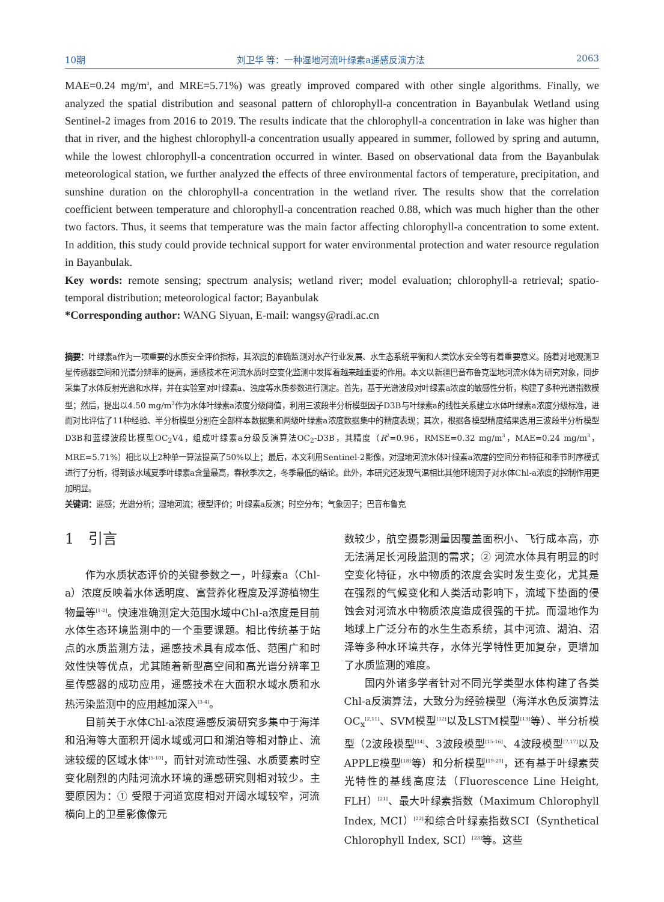10期 刘卫华 等：一种湿地河流叶绿素a遥感反演方法 2063
MAE=0.24 mg/m<sup>3</sup>, and MRE=5.71%) was greatly improved compared with other single algorithms. Finally, we analyzed the spatial distribution and seasonal pattern of chlorophyll-a concentration in Bayanbulak Wetland using Sentinel-2 images from 2016 to 2019. The results indicate that the chlorophyll-a concentration in lake was higher than that in river, and the highest chlorophyll-a concentration usually appeared in summer, followed by spring and autumn, while the lowest chlorophyll-a concentration occurred in winter. Based on observational data from the Bayanbulak meteorological station, we further analyzed the effects of three environmental factors of temperature, precipitation, and sunshine duration on the chlorophyll-a concentration in the wetland river. The results show that the correlation coefficient between temperature and chlorophyll-a concentration reached 0.88, which was much higher than the other two factors. Thus, it seems that temperature was the main factor affecting chlorophyll-a concentration to some extent. In addition, this study could provide technical support for water environmental protection and water resource regulation in Bayanbulak.
Key words: remote sensing; spectrum analysis; wetland river; model evaluation; chlorophyll-a retrieval; spatio-temporal distribution; meteorological factor; Bayanbulak
*Corresponding author: WANG Siyuan, E-mail: wangsy@radi.ac.cn
摘要：叶绿素a作为一项重要的水质安全评价指标，其浓度的准确监测对水产行业发展、水生态系统平衡和人类饮水安全等有着重要意义。随着对地观测卫星传感器空间和光谱分辨率的提高，遥感技术在河流水质时空变化监测中发挥着越来越重要的作用。本文以新疆巴音布鲁克湿地河流水体为研究对象，同步采集了水体反射光谱和水样，并在实验室对叶绿素a、浊度等水质参数进行测定。首先，基于光谱波段对叶绿素a浓度的敏感性分析，构建了多种光谱指数模型；然后，提出以4.50 mg/m<sup>3</sup>作为水体叶绿素a浓度分级阈值，利用三波段半分析模型因子D3B与叶绿素a的线性关系建立水体叶绿素a浓度分级标准，进而对比评估了11种经验、半分析模型分别在全部样本数据集和两级叶绿素a浓度数据集中的精度表现；其次，根据各模型精度结果选用三波段半分析模型D3B和蓝绿波段比模型OC<sub>2</sub>V4，组成叶绿素a分级反演算法OC<sub>2</sub>-D3B，其精度（R<sup>2</sup>=0.96，RMSE=0.32 mg/m<sup>3</sup>，MAE=0.24 mg/m<sup>3</sup>，MRE=5.71%）相比以上2种单一算法提高了50%以上；最后，本文利用Sentinel-2影像，对湿地河流水体叶绿素a浓度的空间分布特征和季节时序模式进行了分析，得到该水域夏季叶绿素a含量最高，春秋季次之，冬季最低的结论。此外，本研究还发现气温相比其他环境因子对水体Chl-a浓度的控制作用更加明显。
关键词：遥感；光谱分析；湿地河流；模型评价；叶绿素a反演；时空分布；气象因子；巴音布鲁克
1　引言
作为水质状态评价的关键参数之一，叶绿素a（Chl-a）浓度反映着水体透明度、富营养化程度及浮游植物生物量等<sup>[1-2]</sup>。快速准确测定大范围水域中Chl-a浓度是目前水体生态环境监测中的一个重要课题。相比传统基于站点的水质监测方法，遥感技术具有成本低、范围广和时效性快等优点，尤其随着新型高空间和高光谱分辨率卫星传感器的成功应用，遥感技术在大面积水域水质和水热污染监测中的应用越加深入<sup>[3-4]</sup>。
目前关于水体Chl-a浓度遥感反演研究多集中于海洋和沿海等大面积开阔水域或河口和湖泊等相对静止、流速较缓的区域水体<sup>[5-10]</sup>，而针对流动性强、水质要素时空变化剧烈的内陆河流水环境的遥感研究则相对较少。主要原因为：① 受限于河道宽度相对开阔水域较窄，河流横向上的卫星影像像元
数较少，航空摄影测量因覆盖面积小、飞行成本高，亦无法满足长河段监测的需求；② 河流水体具有明显的时空变化特征，水中物质的浓度会实时发生变化，尤其是在强烈的气候变化和人类活动影响下，流域下垫面的侵蚀会对河流水中物质浓度造成很强的干扰。而湿地作为地球上广泛分布的水生生态系统，其中河流、湖泊、沼泽等多种水环境共存，水体光学特性更加复杂，更增加了水质监测的难度。
国内外诸多学者针对不同光学类型水体构建了各类Chl-a反演算法，大致分为经验模型（海洋水色反演算法OC<sub>x</sub><sup>[2,11]</sup>、SVM模型<sup>[12]</sup>以及LSTM模型<sup>[13]</sup>等）、半分析模型（2波段模型<sup>[14]</sup>、3波段模型<sup>[15-16]</sup>、4波段模型<sup>[7,17]</sup>以及APPLE模型<sup>[18]</sup>等）和分析模型<sup>[19-20]</sup>，还有基于叶绿素荧光特性的基线高度法（Fluorescence Line Height, FLH）<sup>[21]</sup>、最大叶绿素指数（Maximum Chlorophyll Index, MCI）<sup>[22]</sup>和综合叶绿素指数SCI（Synthetical Chlorophyll Index, SCI）<sup>[23]</sup>等。这些